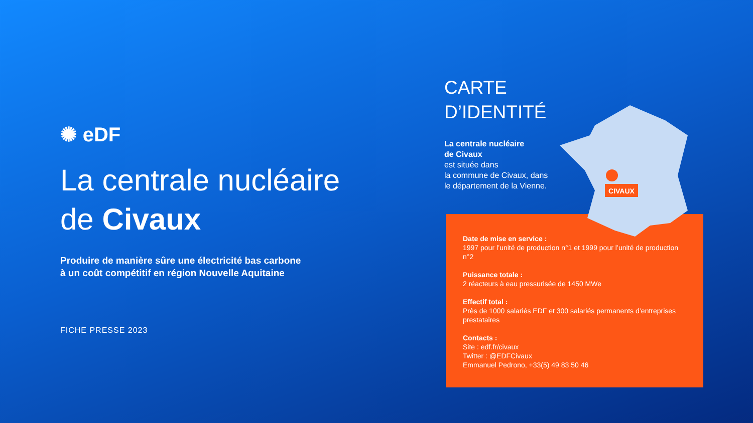✺ eDF
La centrale nucléaire
de Civaux
Produire de manière sûre une électricité bas carbone
à un coût compétitif en région Nouvelle Aquitaine
FICHE PRESSE 2023
CARTE
D’IDENTITÉ
La centrale nucléaire
de Civaux
est située dans
la commune de Civaux, dans
le département de la Vienne.
Date de mise en service :
1997 pour l’unité de production n°1 et 1999 pour l’unité de production n°2
Puissance totale :
2 réacteurs à eau pressurisée de 1450 MWe
Effectif total :
Près de 1000 salariés EDF et 300 salariés permanents d’entreprises prestataires
Contacts :
Site : edf.fr/civaux
Twitter : @EDFCivaux
Emmanuel Pedrono, +33(5) 49 83 50 46
CIVAUX